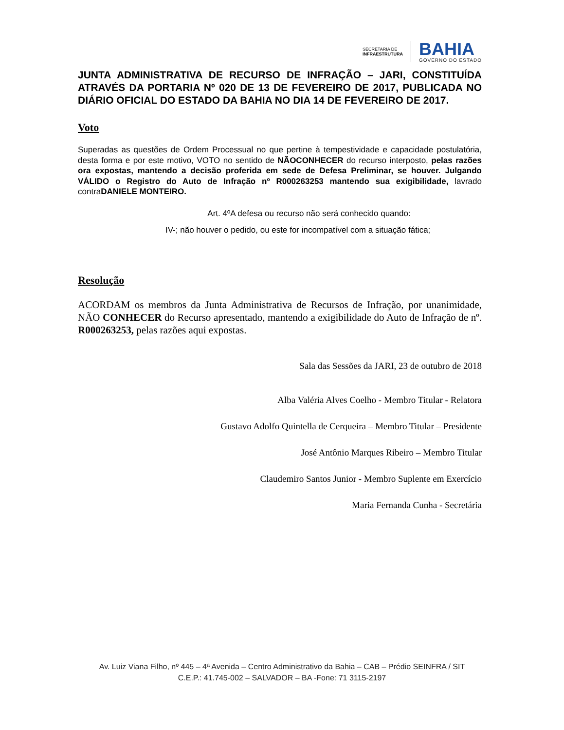SECRETARIA DE
INFRAESTRUTURA
BAHIA
GOVERNO DO ESTADO
JUNTA ADMINISTRATIVA DE RECURSO DE INFRAÇÃO – JARI, CONSTITUÍDA ATRAVÉS DA PORTARIA Nº 020 DE 13 DE FEVEREIRO DE 2017, PUBLICADA NO DIÁRIO OFICIAL DO ESTADO DA BAHIA NO DIA 14 DE FEVEREIRO DE 2017.
Voto
Superadas as questões de Ordem Processual no que pertine à tempestividade e capacidade postulatória, desta forma e por este motivo, VOTO no sentido de NÃOCONHECER do recurso interposto, pelas razões ora expostas, mantendo a decisão proferida em sede de Defesa Preliminar, se houver. Julgando VÁLIDO o Registro do Auto de Infração nº R000263253 mantendo sua exigibilidade, lavrado contraDANIELE MONTEIRO.
Art. 4ºA defesa ou recurso não será conhecido quando:
IV-; não houver o pedido, ou este for incompatível com a situação fática;
Resolução
ACORDAM os membros da Junta Administrativa de Recursos de Infração, por unanimidade, NÃO CONHECER do Recurso apresentado, mantendo a exigibilidade do Auto de Infração de nº. R000263253, pelas razões aqui expostas.
Sala das Sessões da JARI, 23 de outubro de 2018
Alba Valéria Alves Coelho - Membro Titular - Relatora
Gustavo Adolfo Quintella de Cerqueira – Membro Titular – Presidente
José Antônio Marques Ribeiro – Membro Titular
Claudemiro Santos Junior - Membro Suplente em Exercício
Maria Fernanda Cunha - Secretária
Av. Luiz Viana Filho, nº 445 – 4ª Avenida – Centro Administrativo da Bahia – CAB – Prédio SEINFRA / SIT
C.E.P.: 41.745-002 – SALVADOR – BA -Fone: 71 3115-2197